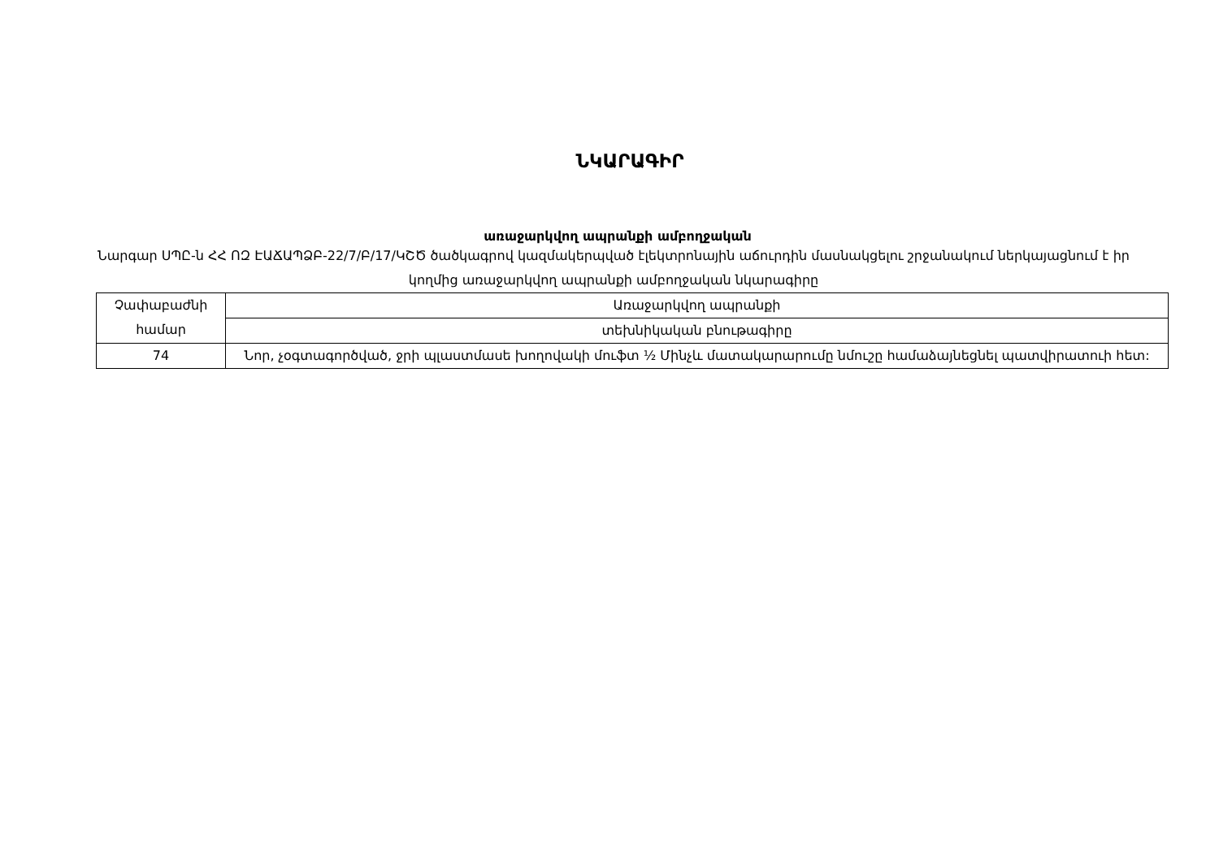ՆԿԱՐԱԳԻՐ
առաջարկվող ապրանքի ամբողջական
Նարգար ՍՊԸ-ն ՀՀ ՈԶ ԷԱՃԱՊՁԲ-22/7/Բ/17/ԿՇԾ ծածկագրով կազմակերպված էլեկտրոնային աճուրդին մասնակցելու շրջանակում ներկայացնում է իր կողմից առաջարկվող ապրանքի ամբողջական նկարագիրը
| Չափաբաժնի համար | Առաջարկվող ապրանքի |
| | տեխնիկական բնութագիրը |
| 74 | Նոր, չօգտագործված, ջրի պլաստմասե խողովակի մուֆտ ½ Մինչև մատակարարումը նմուշը համաձայնեցնել պատվիրատուի հետ: |